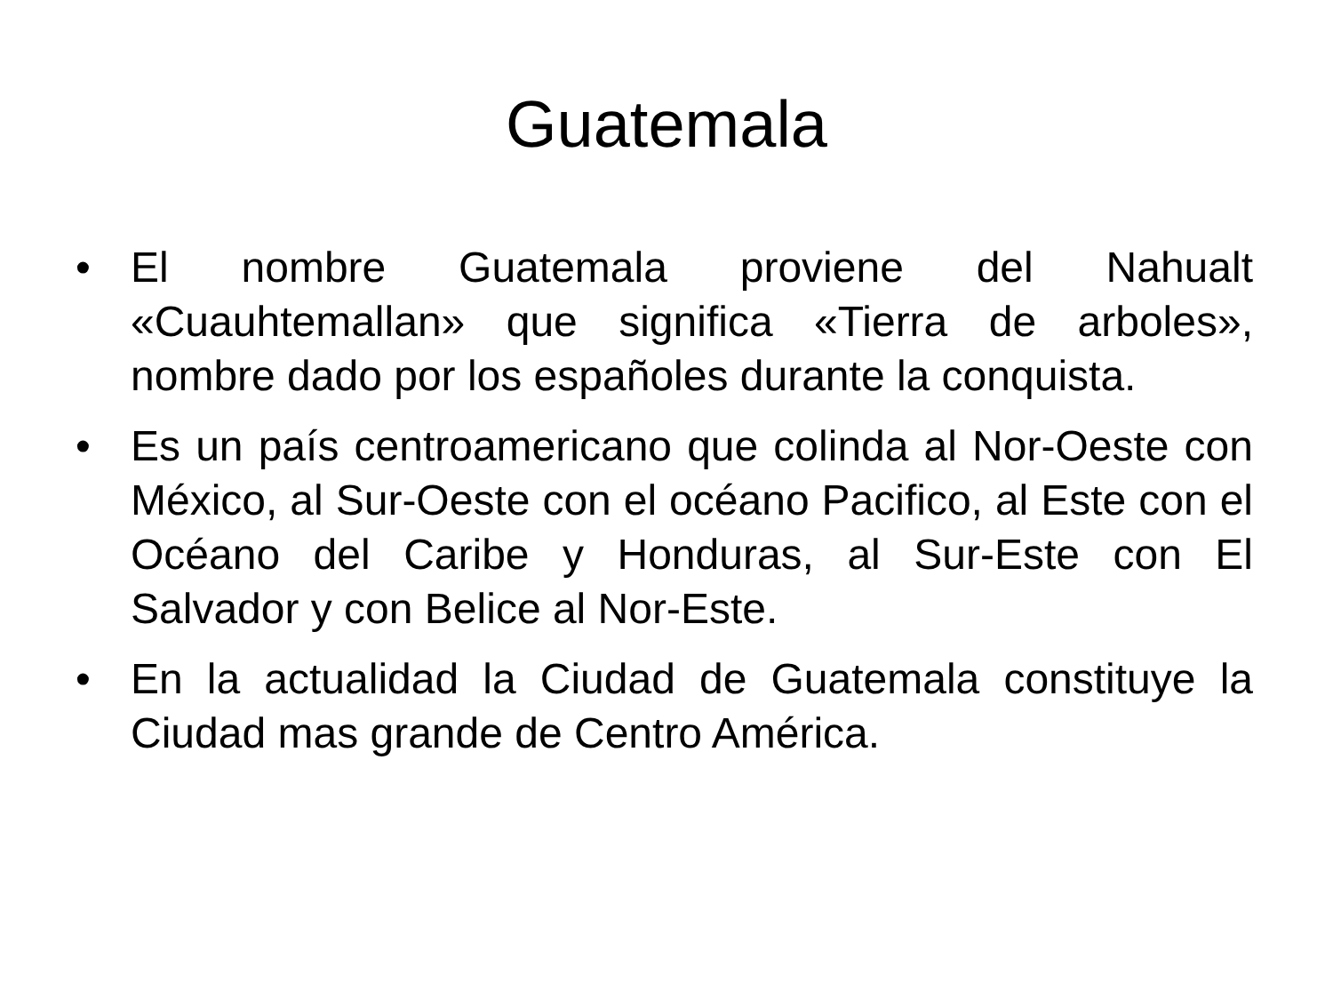Guatemala
• El nombre Guatemala proviene del Nahualt «Cuauhtemallan» que significa «Tierra de arboles», nombre dado por los españoles durante la conquista.
• Es un país centroamericano que colinda al Nor-Oeste con México, al Sur-Oeste con el océano Pacifico, al Este con el Océano del Caribe y Honduras, al Sur-Este con El Salvador y con Belice al Nor-Este.
• En la actualidad la Ciudad de Guatemala constituye la Ciudad mas grande de Centro América.